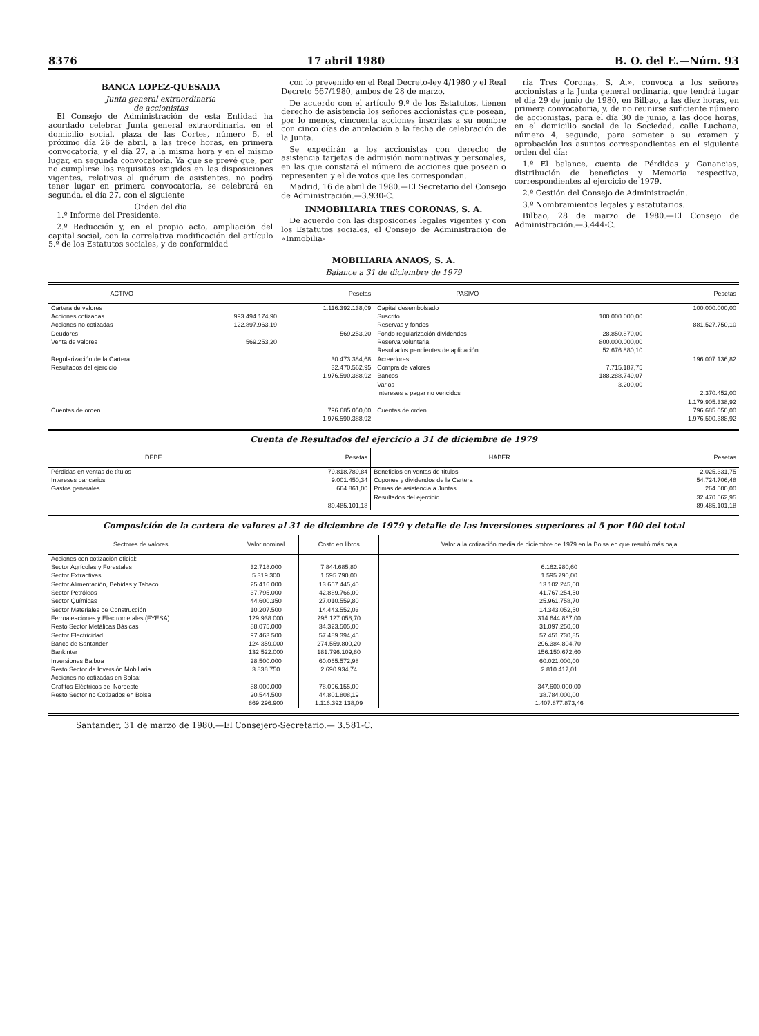8376 17 abril 1980 B. O. del E.—Núm. 93
BANCA LOPEZ-QUESADA
Junta general extraordinaria
de accionistas
El Consejo de Administración de esta Entidad ha acordado celebrar Junta general extraordinaria, en el domicilio social, plaza de las Cortes, número 6, el próximo día 26 de abril, a las trece horas, en primera convocatoria, y el día 27, a la misma hora y en el mismo lugar, en segunda convocatoria. Ya que se prevé que, por no cumplirse los requisitos exigidos en las disposiciones vigentes, relativas al quórum de asistentes, no podrá tener lugar en primera convocatoria, se celebrará en segunda, el día 27, con el siguiente
Orden del día
1.º Informe del Presidente.
2.º Reducción y, en el propio acto, ampliación del capital social, con la correlativa modificación del artículo 5.º de los Estatutos sociales, y de conformidad
con lo prevenido en el Real Decreto-ley 4/1980 y el Real Decreto 567/1980, ambos de 28 de marzo.
De acuerdo con el artículo 9.º de los Estatutos, tienen derecho de asistencia los señores accionistas que posean, por lo menos, cincuenta acciones inscritas a su nombre con cinco días de antelación a la fecha de celebración de la Junta.
Se expedirán a los accionistas con derecho de asistencia tarjetas de admisión nominativas y personales, en las que constará el número de acciones que posean o representen y el de votos que les correspondan.
Madrid, 16 de abril de 1980.—El Secretario del Consejo de Administración.—3.930-C.
INMOBILIARIA TRES CORONAS, S. A.
De acuerdo con las disposicones legales vigentes y con los Estatutos sociales, el Consejo de Administración de «Inmobilia-
ria Tres Coronas, S. A.», convoca a los señores accionistas a la Junta general ordinaria, que tendrá lugar el día 29 de junio de 1980, en Bilbao, a las diez horas, en primera convocatoria, y, de no reunirse suficiente número de accionistas, para el día 30 de junio, a las doce horas, en el domicilio social de la Sociedad, calle Luchana, número 4, segundo, para someter a su examen y aprobación los asuntos correspondientes en el siguiente orden del día:
1.º El balance, cuenta de Pérdidas y Ganancias, distribución de beneficios y Memoria respectiva, correspondientes al ejercicio de 1979.
2.º Gestión del Consejo de Administración.
3.º Nombramientos legales y estatutarios.
Bilbao, 28 de marzo de 1980.—El Consejo de Administración.—3.444-C.
MOBILIARIA ANAOS, S. A.
Balance a 31 de diciembre de 1979
| ACTIVO | | Pesetas | PASIVO | | Pesetas |
| --- | --- | --- | --- | --- | --- |
| Cartera de valores | | 1.116.392.138,09 | Capital desembolsado | | 100.000.000,00 |
| Acciones cotizadas | 993.494.174,90 | | Suscrito | 100.000.000,00 | |
| Acciones no cotizadas | 122.897.963,19 | | Reservas y fondos | | 881.527.750,10 |
| Deudores | | 569.253,20 | Fondo regularización dividendos | 28.850.870,00 | |
| Venta de valores | 569.253,20 | | Reserva voluntaria | 800.000.000,00 | |
| | | | Resultados pendientes de aplicación | 52.676.880,10 | |
| Regularización de la Cartera | | 30.473.384,68 | Acreedores | | 196.007.136,82 |
| Resultados del ejercicio | | 32.470.562,95 | Compra de valores | 7.715.187,75 | |
| | | 1.976.590.388,92 | Bancos | 188.288.749,07 | |
| | | | Varios | 3.200,00 | |
| | | | Intereses a pagar no vencidos | | 2.370.452,00 |
| | | | | | 1.179.905.338,92 |
| Cuentas de orden | | 796.685.050,00 | Cuentas de orden | | 796.685.050,00 |
| | | 1.976.590.388,92 | | | 1.976.590.388,92 |
Cuenta de Resultados del ejercicio a 31 de diciembre de 1979
| DEBE | Pesetas | HABER | Pesetas |
| --- | --- | --- | --- |
| Pérdidas en ventas de títulos | 79.818.789,84 | Beneficios en ventas de títulos | 2.025.331,75 |
| Intereses bancarios | 9.001.450,34 | Cupones y dividendos de la Cartera | 54.724.706,48 |
| Gastos generales | 664.861,00 | Primas de asistencia a Juntas | 264.500,00 |
| | | Resultados del ejercicio | 32.470.562,95 |
| | 89.485.101,18 | | 89.485.101,18 |
Composición de la cartera de valores al 31 de diciembre de 1979 y detalle de las inversiones superiores al 5 por 100 del total
| Sectores de valores | Valor nominal | Costo en libros | Valor a la cotización media de diciembre de 1979 en la Bolsa en que resultó más baja |
| --- | --- | --- | --- |
| Acciones con cotización oficial: | | | |
| Sector Agrícolas y Forestales | 32.718.000 | 7.844.685,80 | 6.162.980,60 |
| Sector Extractivas | 5.319.300 | 1.595.790,00 | 1.595.790,00 |
| Sector Alimentación, Bebidas y Tabaco | 25.416.000 | 13.657.445,40 | 13.102.245,00 |
| Sector Petróleos | 37.795.000 | 42.889.766,00 | 41.767.254,50 |
| Sector Químicas | 44.600.350 | 27.010.559,80 | 25.961.758,70 |
| Sector Materiales de Construcción | 10.207.500 | 14.443.552,03 | 14.343.052,50 |
| Ferroaleaciones y Electrometales (FYESA) | 129.938.000 | 295.127.058,70 | 314.644.867,00 |
| Resto Sector Metálicas Básicas | 88.075.000 | 34.323.505,00 | 31.097.250,00 |
| Sector Electricidad | 97.463.500 | 57.489.394,45 | 57.451.730,85 |
| Banco de Santander | 124.359.000 | 274.559.800,20 | 296.384.804,70 |
| Bankinter | 132.522.000 | 181.796.109,80 | 156.150.672,60 |
| Inversiones Balboa | 28.500.000 | 60.065.572,98 | 60.021.000,00 |
| Resto Sector de Inversión Mobiliaria | 3.838.750 | 2.690.934,74 | 2.810.417,01 |
| Acciones no cotizadas en Bolsa: | | | |
| Grafitos Eléctricos del Noroeste | 88.000.000 | 78.096.155,00 | 347.600.000,00 |
| Resto Sector no Cotizados en Bolsa | 20.544.500 | 44.801.808,19 | 38.784.000,00 |
| | 869.296.900 | 1.116.392.138,09 | 1.407.877.873,46 |
Santander, 31 de marzo de 1980.—El Consejero-Secretario.— 3.581-C.